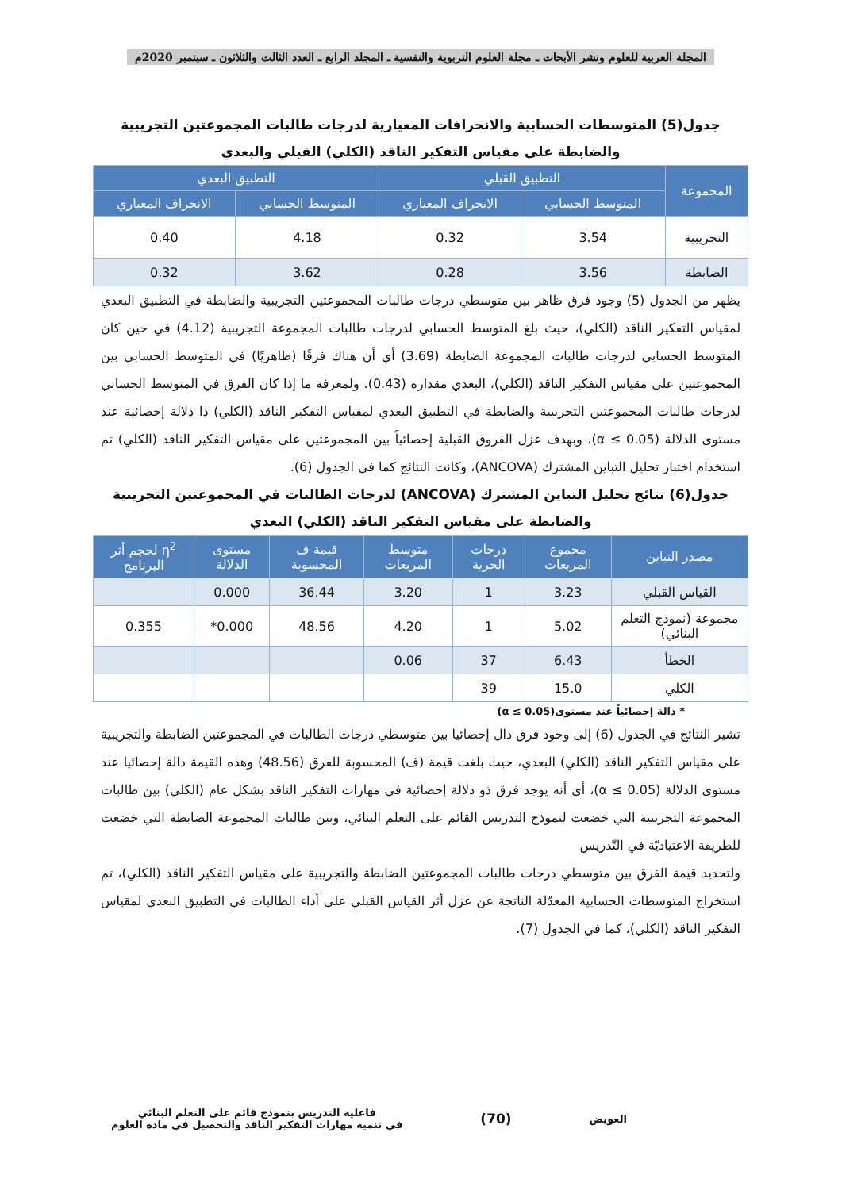المجلة العربية للعلوم ونشر الأبحاث ـ مجلة العلوم التربوية والنفسية ـ المجلد الرابع ـ العدد الثالث والثلاثون ـ سبتمبر 2020م
جدول(5) المتوسطات الحسابية والانحرافات المعيارية لدرجات طالبات المجموعتين التجريبية والضابطة على مقياس التفكير الناقد (الكلي) القبلي والبعدي
| المجموعة | التطبيق القبلي | | التطبيق البعدي | |
| --- | --- | --- | --- | --- |
| | المتوسط الحسابي | الانحراف المعياري | المتوسط الحسابي | الانحراف المعياري |
| التجريبية | 3.54 | 0.32 | 4.18 | 0.40 |
| الضابطة | 3.56 | 0.28 | 3.62 | 0.32 |
يظهر من الجدول (5) وجود فرق ظاهر بين متوسطي درجات طالبات المجموعتين التجريبية والضابطة في التطبيق البعدي لمقياس التفكير الناقد (الكلي)، حيث بلغ المتوسط الحسابي لدرجات طالبات المجموعة التجريبية (4.12) في حين كان المتوسط الحسابي لدرجات طالبات المجموعة الضابطة (3.69) أي أن هناك فرقًا (ظاهريًا) في المتوسط الحسابي بين المجموعتين على مقياس التفكير الناقد (الكلي)، البعدي مقداره (0.43). ولمعرفة ما إذا كان الفرق في المتوسط الحسابي لدرجات طالبات المجموعتين التجريبية والضابطة في التطبيق البعدي لمقياس التفكير الناقد (الكلي) ذا دلالة إحصائية عند مستوى الدلالة (α ≤ 0.05)، وبهدف عزل الفروق القبلية إحصائياً بين المجموعتين على مقياس التفكير الناقد (الكلي) تم استخدام اختبار تحليل التباين المشترك (ANCOVA)، وكانت النتائج كما في الجدول (6).
جدول(6) نتائج تحليل التباين المشترك (ANCOVA) لدرجات الطالبات في المجموعتين التجريبية والضابطة على مقياس التفكير الناقد (الكلي) البعدي
| مصدر التباين | مجموع المربعات | درجات الحرية | متوسط المربعات | قيمة ف المحسوبة | مستوى الدلالة | η<sup>2</sup> لحجم أثر البرنامج |
| --- | --- | --- | --- | --- | --- | --- |
| القياس القبلي | 3.23 | 1 | 3.20 | 36.44 | 0.000 | |
| مجموعة (نموذج التعلم البنائي) | 5.02 | 1 | 4.20 | 48.56 | 0.000* | 0.355 |
| الخطأ | 6.43 | 37 | 0.06 | | | |
| الكلي | 15.0 | 39 | | | | |
* دالة إحصائياً عند مستوى(α ≤ 0.05)
تشير النتائج في الجدول (6) إلى وجود فرق دال إحصائيا بين متوسطي درجات الطالبات في المجموعتين الضابطة والتجريبية على مقياس التفكير الناقد (الكلي) البعدي، حيث بلغت قيمة (ف) المحسوبة للفرق (48.56) وهذه القيمة دالة إحصائيا عند مستوى الدلالة (α ≤ 0.05)، أي أنه يوجد فرق ذو دلالة إحصائية في مهارات التفكير الناقد بشكل عام (الكلي) بين طالبات المجموعة التجريبية التي خضعت لنموذج التدريس القائم على التعلم البنائي، وبين طالبات المجموعة الضابطة التي خضعت للطريقة الاعتياديّة في التّدريس
ولتحديد قيمة الفرق بين متوسطي درجات طالبات المجموعتين الضابطة والتجريبية على مقياس التفكير الناقد (الكلي)، تم استخراج المتوسطات الحسابية المعدّلة الناتجة عن عزل أثر القياس القبلي على أداء الطالبات في التطبيق البعدي لمقياس التفكير الناقد (الكلي)، كما في الجدول (7).
العويض
(70)
فاعلية التدريس بنموذج قائم على التعلم البنائي
في تنمية مهارات التفكير الناقد والتحصيل في مادة العلوم